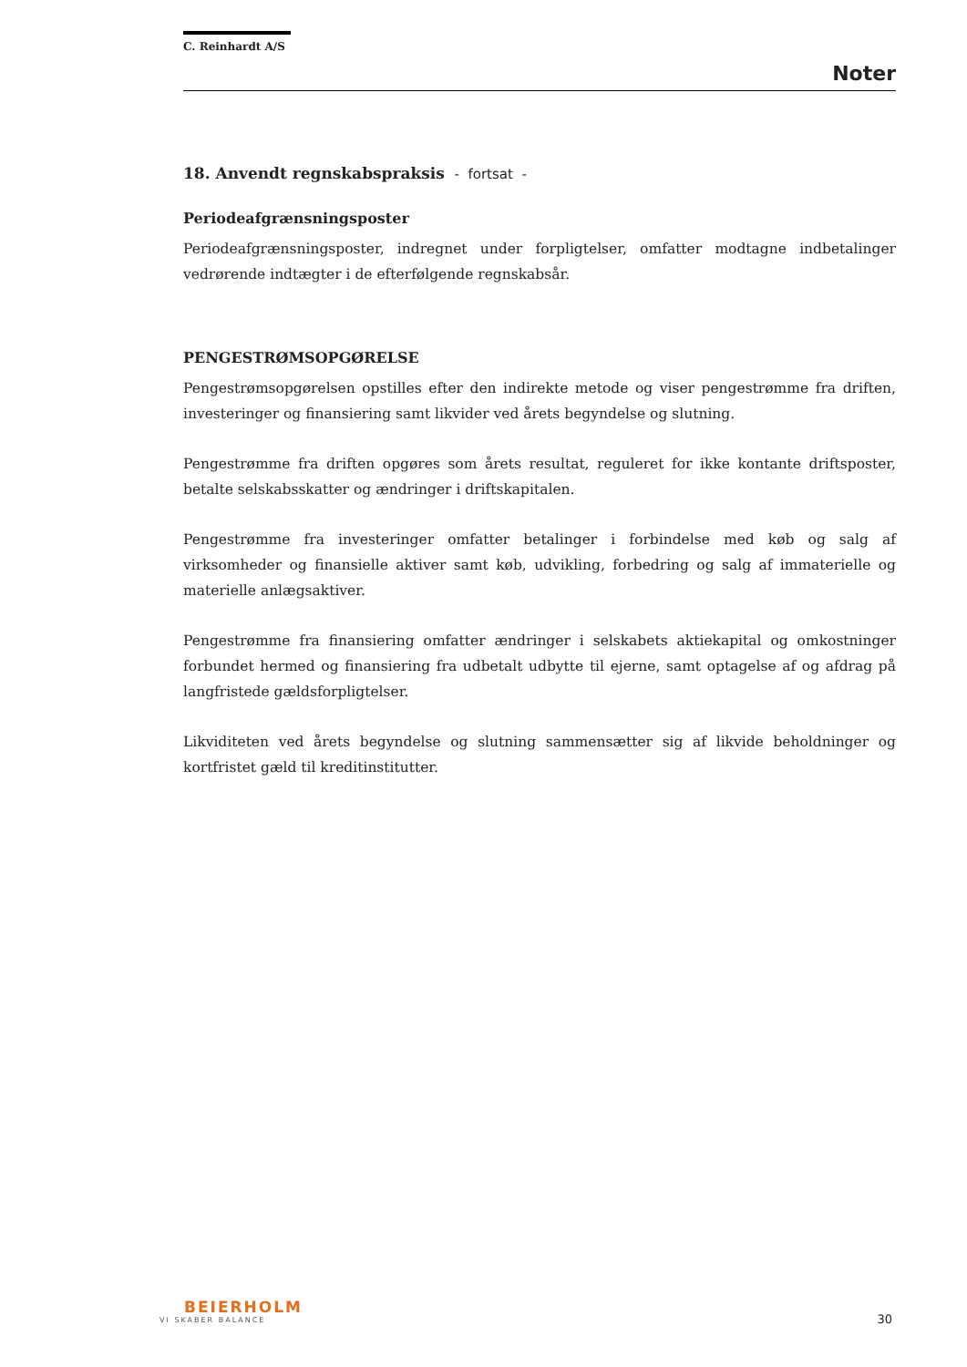C. Reinhardt A/S
Noter
18. Anvendt regnskabspraksis - fortsat -
Periodeafgrænsningsposter
Periodeafgrænsningsposter, indregnet under forpligtelser, omfatter modtagne indbetalinger vedrørende indtægter i de efterfølgende regnskabsår.
PENGESTRØMSOPGØRELSE
Pengestrømsopgørelsen opstilles efter den indirekte metode og viser pengestrømme fra driften, investeringer og finansiering samt likvider ved årets begyndelse og slutning.
Pengestrømme fra driften opgøres som årets resultat, reguleret for ikke kontante driftsposter, betalte selskabsskatter og ændringer i driftskapitalen.
Pengestrømme fra investeringer omfatter betalinger i forbindelse med køb og salg af virksomheder og finansielle aktiver samt køb, udvikling, forbedring og salg af immaterielle og materielle anlægsaktiver.
Pengestrømme fra finansiering omfatter ændringer i selskabets aktiekapital og omkostninger forbundet hermed og finansiering fra udbetalt udbytte til ejerne, samt optagelse af og afdrag på langfristede gældsforpligtelser.
Likviditeten ved årets begyndelse og slutning sammensætter sig af likvide beholdninger og kortfristet gæld til kreditinstitutter.
BEIERHOLM
VI SKABER BALANCE
30